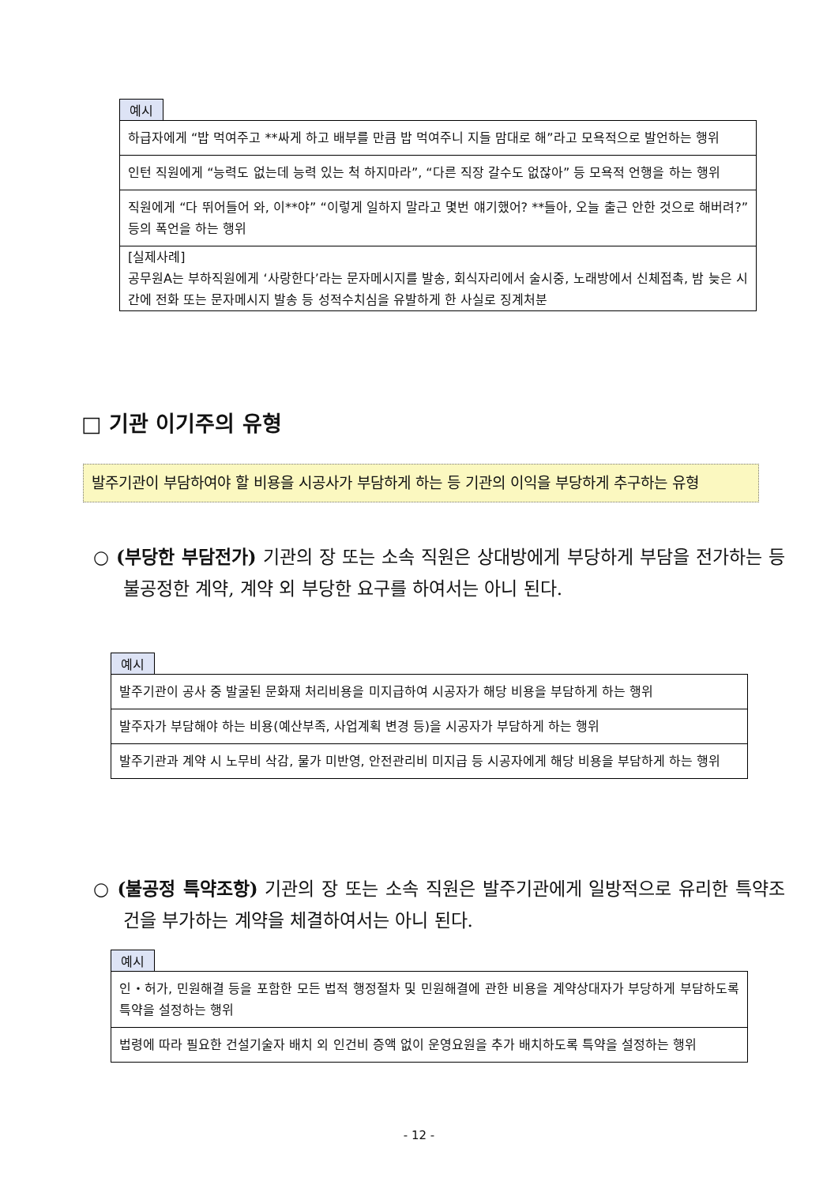예시
| 하급자에게 “밥 먹여주고 **싸게 하고 배부를 만큼 밥 먹여주니 지들 맘대로 해”라고 모욕적으로 발언하는 행위 |
| 인턴 직원에게 “능력도 없는데 능력 있는 척 하지마라”, “다른 직장 갈수도 없잖아” 등 모욕적 언행을 하는 행위 |
| 직원에게 “다 뛰어들어 와, 이**야” “이렇게 일하지 말라고 몇번 얘기했어? **들아, 오늘 출근 안한 것으로 해버려?” 등의 폭언을 하는 행위 |
| [실제사례] 공무원A는 부하직원에게 ‘사랑한다’라는 문자메시지를 발송, 회식자리에서 술시중, 노래방에서 신체접촉, 밤 늦은 시간에 전화 또는 문자메시지 발송 등 성적수치심을 유발하게 한 사실로 징계처분 |
□ 기관 이기주의 유형
발주기관이 부담하여야 할 비용을 시공사가 부담하게 하는 등 기관의 이익을 부당하게 추구하는 유형
○ (부당한 부담전가) 기관의 장 또는 소속 직원은 상대방에게 부당하게 부담을 전가하는 등 불공정한 계약, 계약 외 부당한 요구를 하여서는 아니 된다.
예시
| 발주기관이 공사 중 발굴된 문화재 처리비용을 미지급하여 시공자가 해당 비용을 부담하게 하는 행위 |
| 발주자가 부담해야 하는 비용(예산부족, 사업계획 변경 등)을 시공자가 부담하게 하는 행위 |
| 발주기관과 계약 시 노무비 삭감, 물가 미반영, 안전관리비 미지급 등 시공자에게 해당 비용을 부담하게 하는 행위 |
○ (불공정 특약조항) 기관의 장 또는 소속 직원은 발주기관에게 일방적으로 유리한 특약조건을 부가하는 계약을 체결하여서는 아니 된다.
예시
| 인・허가, 민원해결 등을 포함한 모든 법적 행정절차 및 민원해결에 관한 비용을 계약상대자가 부당하게 부담하도록 특약을 설정하는 행위 |
| 법령에 따라 필요한 건설기술자 배치 외 인건비 증액 없이 운영요원을 추가 배치하도록 특약을 설정하는 행위 |
- 12 -